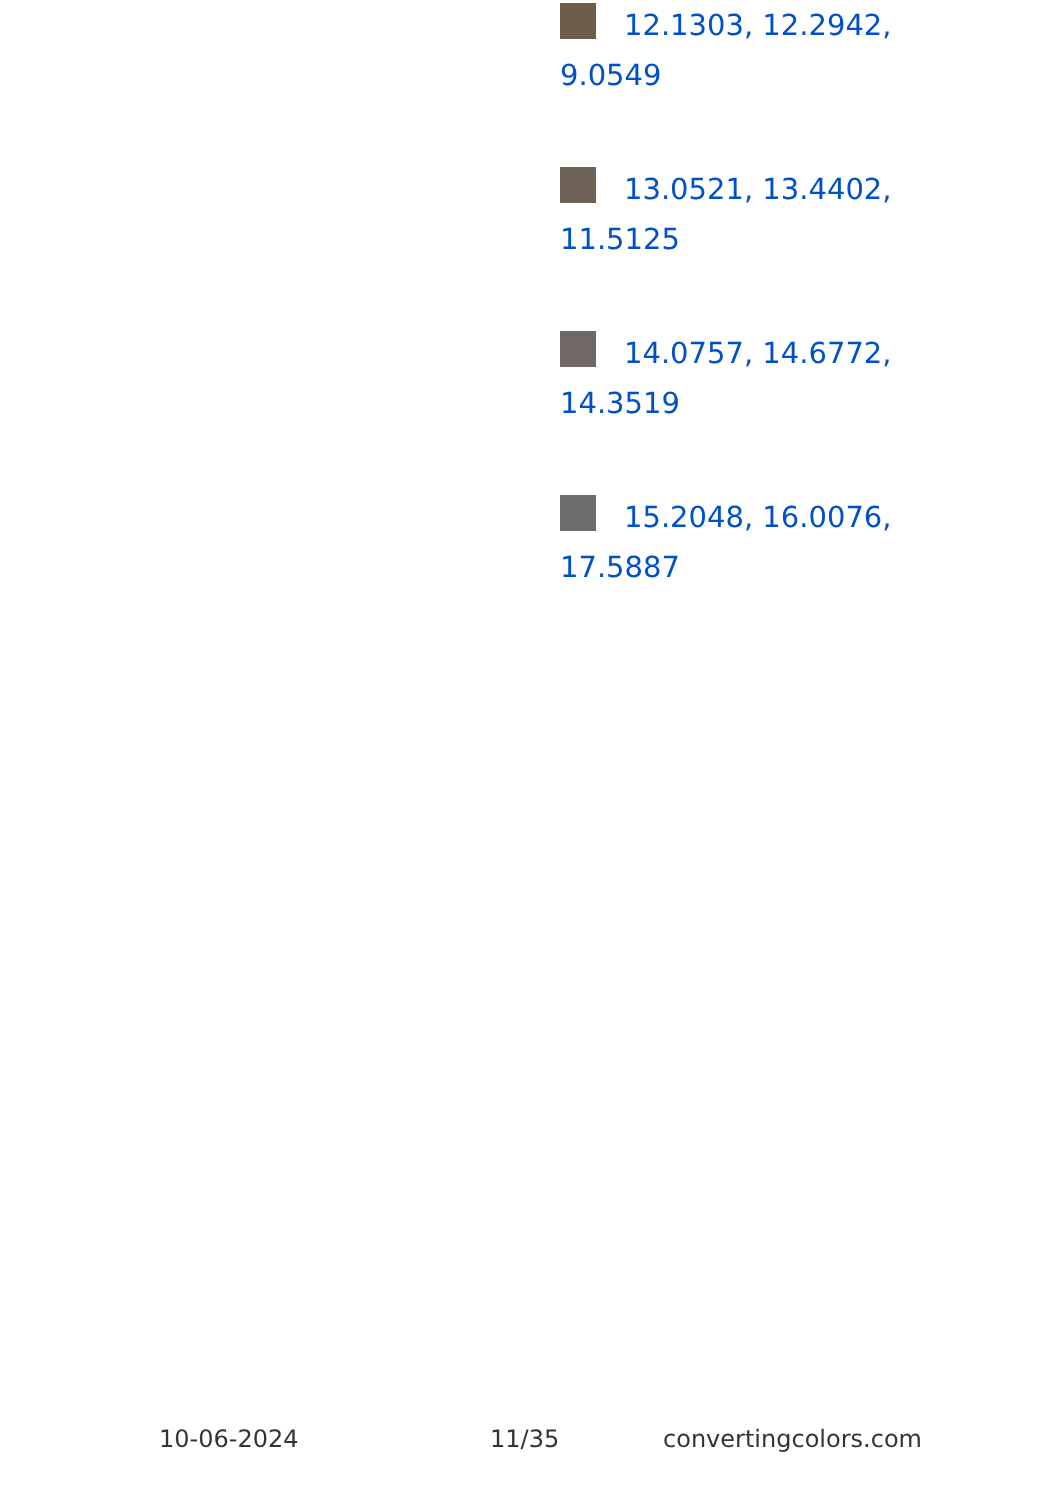12.1303, 12.2942, 9.0549
13.0521, 13.4402, 11.5125
14.0757, 14.6772, 14.3519
15.2048, 16.0076, 17.5887
10-06-2024 11/35 convertingcolors.com